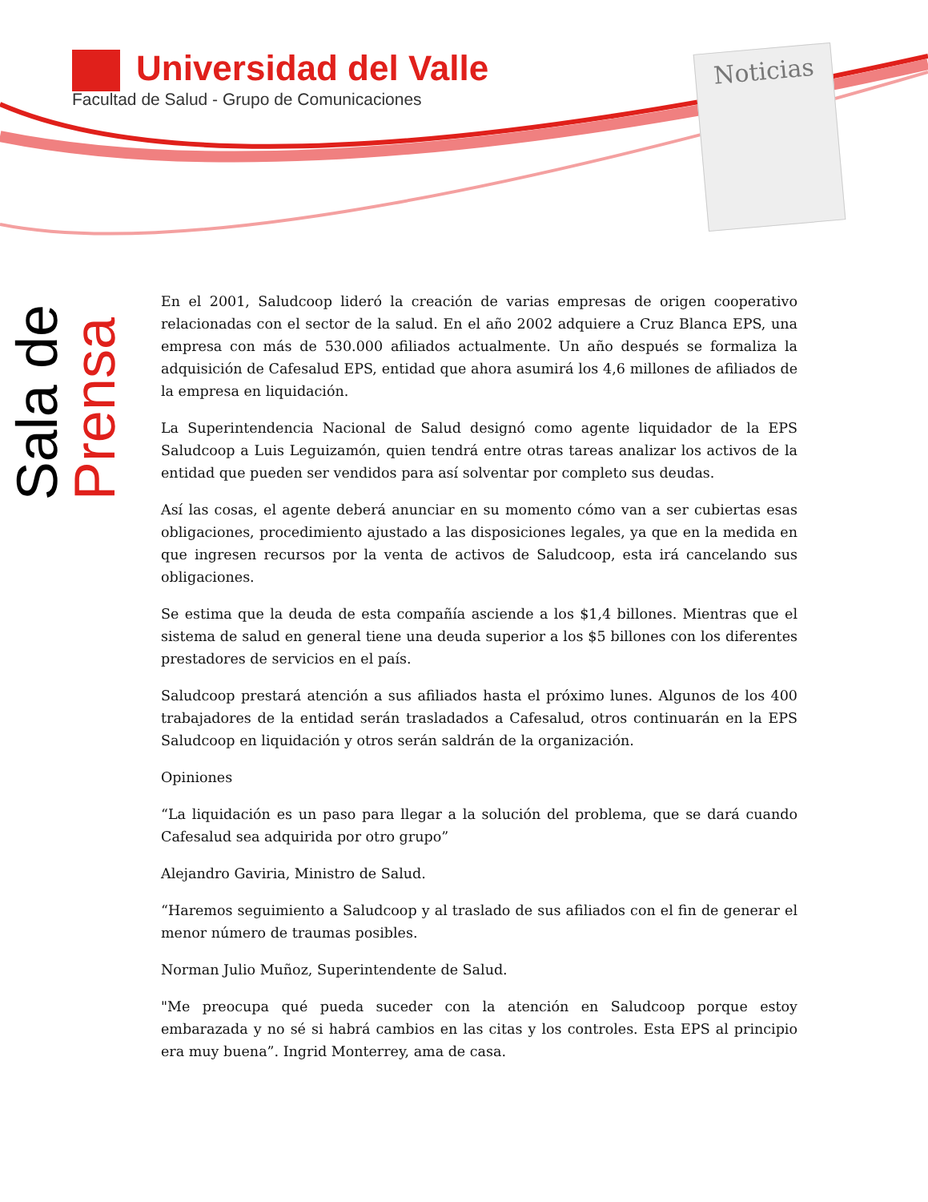Universidad del Valle
Facultad de Salud - Grupo de Comunicaciones
Noticias
Sala de
Prensa
En el 2001, Saludcoop liderό la creación de varias empresas de origen cooperativo relacionadas con el sector de la salud. En el año 2002 adquiere a Cruz Blanca EPS, una empresa con más de 530.000 afiliados actualmente. Un año después se formaliza la adquisición de Cafesalud EPS, entidad que ahora asumirá los 4,6 millones de afiliados de la empresa en liquidación.
La Superintendencia Nacional de Salud designó como agente liquidador de la EPS Saludcoop a Luis Leguizamón, quien tendrá entre otras tareas analizar los activos de la entidad que pueden ser vendidos para así solventar por completo sus deudas.
Así las cosas, el agente deberá anunciar en su momento cómo van a ser cubiertas esas obligaciones, procedimiento ajustado a las disposiciones legales, ya que en la medida en que ingresen recursos por la venta de activos de Saludcoop, esta irá cancelando sus obligaciones.
Se estima que la deuda de esta compañía asciende a los $1,4 billones. Mientras que el sistema de salud en general tiene una deuda superior a los $5 billones con los diferentes prestadores de servicios en el país.
Saludcoop prestará atención a sus afiliados hasta el próximo lunes. Algunos de los 400 trabajadores de la entidad serán trasladados a Cafesalud, otros continuarán en la EPS Saludcoop en liquidación y otros serán saldrán de la organización.
Opiniones
“La liquidación es un paso para llegar a la solución del problema, que se dará cuando Cafesalud sea adquirida por otro grupo”
Alejandro Gaviria, Ministro de Salud.
“Haremos seguimiento a Saludcoop y al traslado de sus afiliados con el fin de generar el menor número de traumas posibles.
Norman Julio Muñoz, Superintendente de Salud.
"Me preocupa qué pueda suceder con la atención en Saludcoop porque estoy embarazada y no sé si habrá cambios en las citas y los controles. Esta EPS al principio era muy buena”. Ingrid Monterrey, ama de casa.